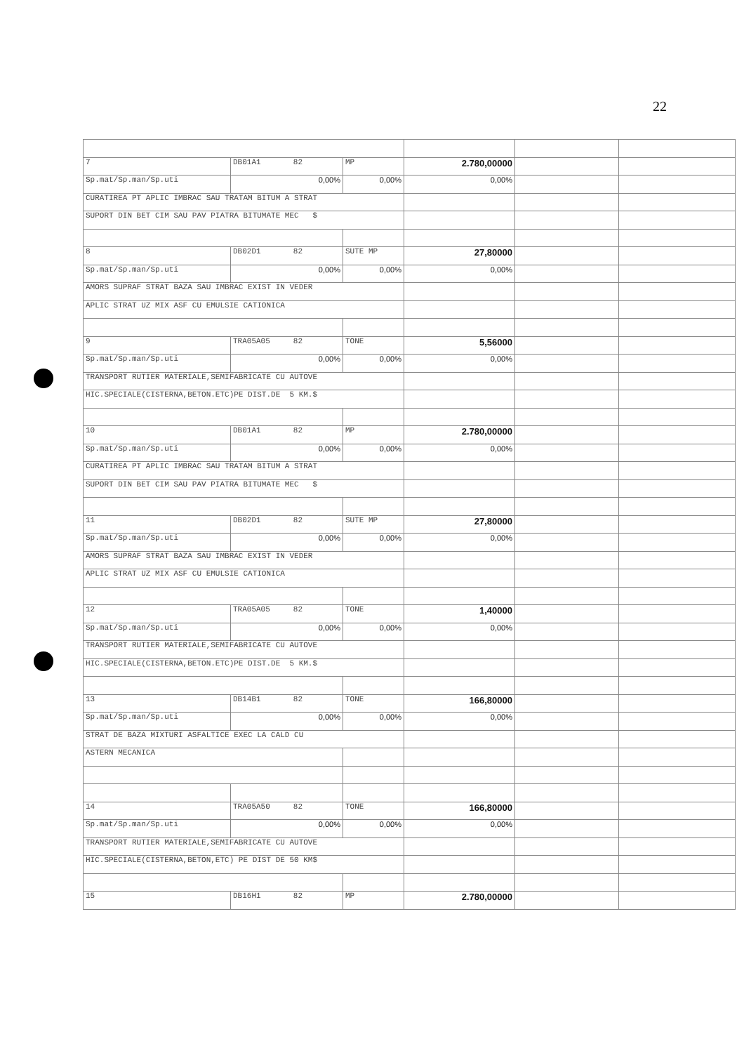22
| 7 | DB01A1 82 | MP | 2.780,00000 | | |
| Sp.mat/Sp.man/Sp.uti | 0,00% | 0,00% | 0,00% | | |
| CURATIREA PT APLIC IMBRAC SAU TRATAM BITUM A STRAT | | | | | |
| SUPORT DIN BET CIM SAU PAV PIATRA BITUMATE MEC $ | | | | | |
| 8 | DB02D1 82 | SUTE MP | 27,80000 | | |
| Sp.mat/Sp.man/Sp.uti | 0,00% | 0,00% | 0,00% | | |
| AMORS SUPRAF STRAT BAZA SAU IMBRAC EXIST IN VEDER | | | | | |
| APLIC STRAT UZ MIX ASF CU EMULSIE CATIONICA | | | | | |
| 9 | TRA05A05 82 | TONE | 5,56000 | | |
| Sp.mat/Sp.man/Sp.uti | 0,00% | 0,00% | 0,00% | | |
| TRANSPORT RUTIER MATERIALE,SEMIFABRICATE CU AUTOVE | | | | | |
| HIC.SPECIALE(CISTERNA,BETON.ETC)PE DIST.DE 5 KM.$ | | | | | |
| 10 | DB01A1 82 | MP | 2.780,00000 | | |
| Sp.mat/Sp.man/Sp.uti | 0,00% | 0,00% | 0,00% | | |
| CURATIREA PT APLIC IMBRAC SAU TRATAM BITUM A STRAT | | | | | |
| SUPORT DIN BET CIM SAU PAV PIATRA BITUMATE MEC $ | | | | | |
| 11 | DB02D1 82 | SUTE MP | 27,80000 | | |
| Sp.mat/Sp.man/Sp.uti | 0,00% | 0,00% | 0,00% | | |
| AMORS SUPRAF STRAT BAZA SAU IMBRAC EXIST IN VEDER | | | | | |
| APLIC STRAT UZ MIX ASF CU EMULSIE CATIONICA | | | | | |
| 12 | TRA05A05 82 | TONE | 1,40000 | | |
| Sp.mat/Sp.man/Sp.uti | 0,00% | 0,00% | 0,00% | | |
| TRANSPORT RUTIER MATERIALE,SEMIFABRICATE CU AUTOVE | | | | | |
| HIC.SPECIALE(CISTERNA,BETON.ETC)PE DIST.DE 5 KM.$ | | | | | |
| 13 | DB14B1 82 | TONE | 166,80000 | | |
| Sp.mat/Sp.man/Sp.uti | 0,00% | 0,00% | 0,00% | | |
| STRAT DE BAZA MIXTURI ASFALTICE EXEC LA CALD CU | | | | | |
| ASTERN MECANICA | | | | | |
| 14 | TRA05A50 82 | TONE | 166,80000 | | |
| Sp.mat/Sp.man/Sp.uti | 0,00% | 0,00% | 0,00% | | |
| TRANSPORT RUTIER MATERIALE,SEMIFABRICATE CU AUTOVE | | | | | |
| HIC.SPECIALE(CISTERNA,BETON,ETC) PE DIST DE 50 KM$ | | | | | |
| 15 | DB16H1 82 | MP | 2.780,00000 | | |